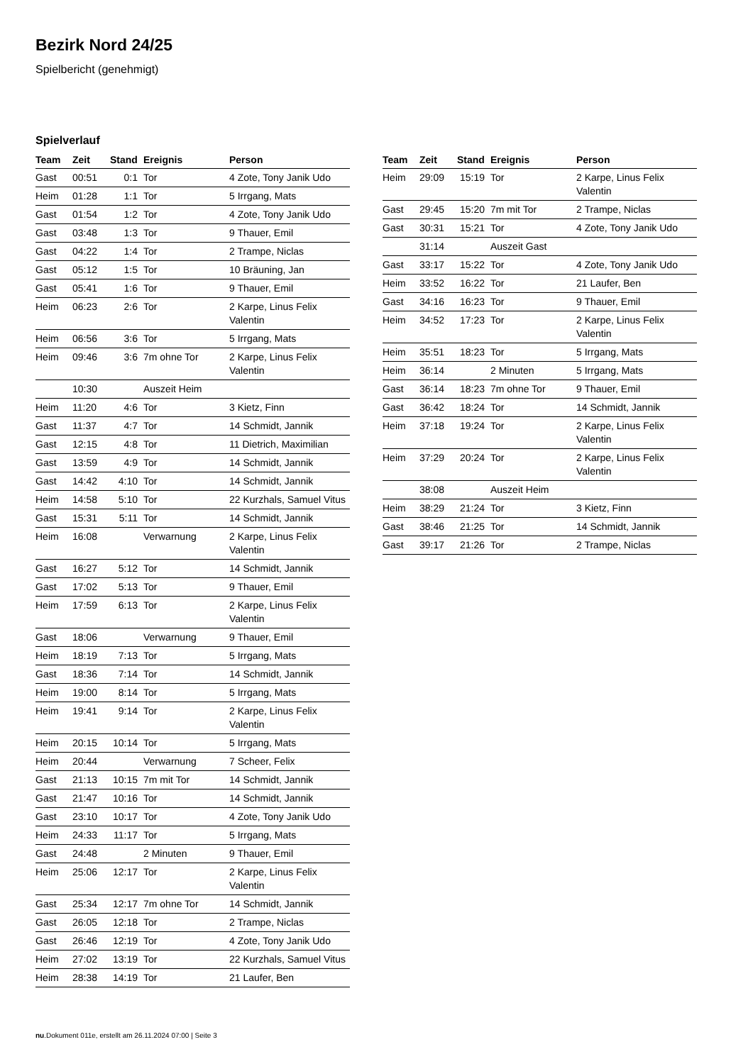Bezirk Nord 24/25
Spielbericht (genehmigt)
Spielverlauf
| Team | Zeit | Stand | Ereignis | Person |
| --- | --- | --- | --- | --- |
| Gast | 00:51 | 0:1 | Tor | 4 Zote, Tony Janik Udo |
| Heim | 01:28 | 1:1 | Tor | 5 Irrgang, Mats |
| Gast | 01:54 | 1:2 | Tor | 4 Zote, Tony Janik Udo |
| Gast | 03:48 | 1:3 | Tor | 9 Thauer, Emil |
| Gast | 04:22 | 1:4 | Tor | 2 Trampe, Niclas |
| Gast | 05:12 | 1:5 | Tor | 10 Bräuning, Jan |
| Gast | 05:41 | 1:6 | Tor | 9 Thauer, Emil |
| Heim | 06:23 | 2:6 | Tor | 2 Karpe, Linus Felix Valentin |
| Heim | 06:56 | 3:6 | Tor | 5 Irrgang, Mats |
| Heim | 09:46 | 3:6 | 7m ohne Tor | 2 Karpe, Linus Felix Valentin |
| | 10:30 | | Auszeit Heim | |
| Heim | 11:20 | 4:6 | Tor | 3 Kietz, Finn |
| Gast | 11:37 | 4:7 | Tor | 14 Schmidt, Jannik |
| Gast | 12:15 | 4:8 | Tor | 11 Dietrich, Maximilian |
| Gast | 13:59 | 4:9 | Tor | 14 Schmidt, Jannik |
| Gast | 14:42 | 4:10 | Tor | 14 Schmidt, Jannik |
| Heim | 14:58 | 5:10 | Tor | 22 Kurzhals, Samuel Vitus |
| Gast | 15:31 | 5:11 | Tor | 14 Schmidt, Jannik |
| Heim | 16:08 | | Verwarnung | 2 Karpe, Linus Felix Valentin |
| Gast | 16:27 | 5:12 | Tor | 14 Schmidt, Jannik |
| Gast | 17:02 | 5:13 | Tor | 9 Thauer, Emil |
| Heim | 17:59 | 6:13 | Tor | 2 Karpe, Linus Felix Valentin |
| Gast | 18:06 | | Verwarnung | 9 Thauer, Emil |
| Heim | 18:19 | 7:13 | Tor | 5 Irrgang, Mats |
| Gast | 18:36 | 7:14 | Tor | 14 Schmidt, Jannik |
| Heim | 19:00 | 8:14 | Tor | 5 Irrgang, Mats |
| Heim | 19:41 | 9:14 | Tor | 2 Karpe, Linus Felix Valentin |
| Heim | 20:15 | 10:14 | Tor | 5 Irrgang, Mats |
| Heim | 20:44 | | Verwarnung | 7 Scheer, Felix |
| Gast | 21:13 | 10:15 | 7m mit Tor | 14 Schmidt, Jannik |
| Gast | 21:47 | 10:16 | Tor | 14 Schmidt, Jannik |
| Gast | 23:10 | 10:17 | Tor | 4 Zote, Tony Janik Udo |
| Heim | 24:33 | 11:17 | Tor | 5 Irrgang, Mats |
| Gast | 24:48 | | 2 Minuten | 9 Thauer, Emil |
| Heim | 25:06 | 12:17 | Tor | 2 Karpe, Linus Felix Valentin |
| Gast | 25:34 | 12:17 | 7m ohne Tor | 14 Schmidt, Jannik |
| Gast | 26:05 | 12:18 | Tor | 2 Trampe, Niclas |
| Gast | 26:46 | 12:19 | Tor | 4 Zote, Tony Janik Udo |
| Heim | 27:02 | 13:19 | Tor | 22 Kurzhals, Samuel Vitus |
| Heim | 28:38 | 14:19 | Tor | 21 Laufer, Ben |
| Team | Zeit | Stand | Ereignis | Person |
| --- | --- | --- | --- | --- |
| Heim | 29:09 | 15:19 | Tor | 2 Karpe, Linus Felix Valentin |
| Gast | 29:45 | 15:20 | 7m mit Tor | 2 Trampe, Niclas |
| Gast | 30:31 | 15:21 | Tor | 4 Zote, Tony Janik Udo |
| | 31:14 | | Auszeit Gast | |
| Gast | 33:17 | 15:22 | Tor | 4 Zote, Tony Janik Udo |
| Heim | 33:52 | 16:22 | Tor | 21 Laufer, Ben |
| Gast | 34:16 | 16:23 | Tor | 9 Thauer, Emil |
| Heim | 34:52 | 17:23 | Tor | 2 Karpe, Linus Felix Valentin |
| Heim | 35:51 | 18:23 | Tor | 5 Irrgang, Mats |
| Heim | 36:14 | | 2 Minuten | 5 Irrgang, Mats |
| Gast | 36:14 | 18:23 | 7m ohne Tor | 9 Thauer, Emil |
| Gast | 36:42 | 18:24 | Tor | 14 Schmidt, Jannik |
| Heim | 37:18 | 19:24 | Tor | 2 Karpe, Linus Felix Valentin |
| Heim | 37:29 | 20:24 | Tor | 2 Karpe, Linus Felix Valentin |
| | 38:08 | | Auszeit Heim | |
| Heim | 38:29 | 21:24 | Tor | 3 Kietz, Finn |
| Gast | 38:46 | 21:25 | Tor | 14 Schmidt, Jannik |
| Gast | 39:17 | 21:26 | Tor | 2 Trampe, Niclas |
nu.Dokument 011e, erstellt am 26.11.2024 07:00 | Seite 3